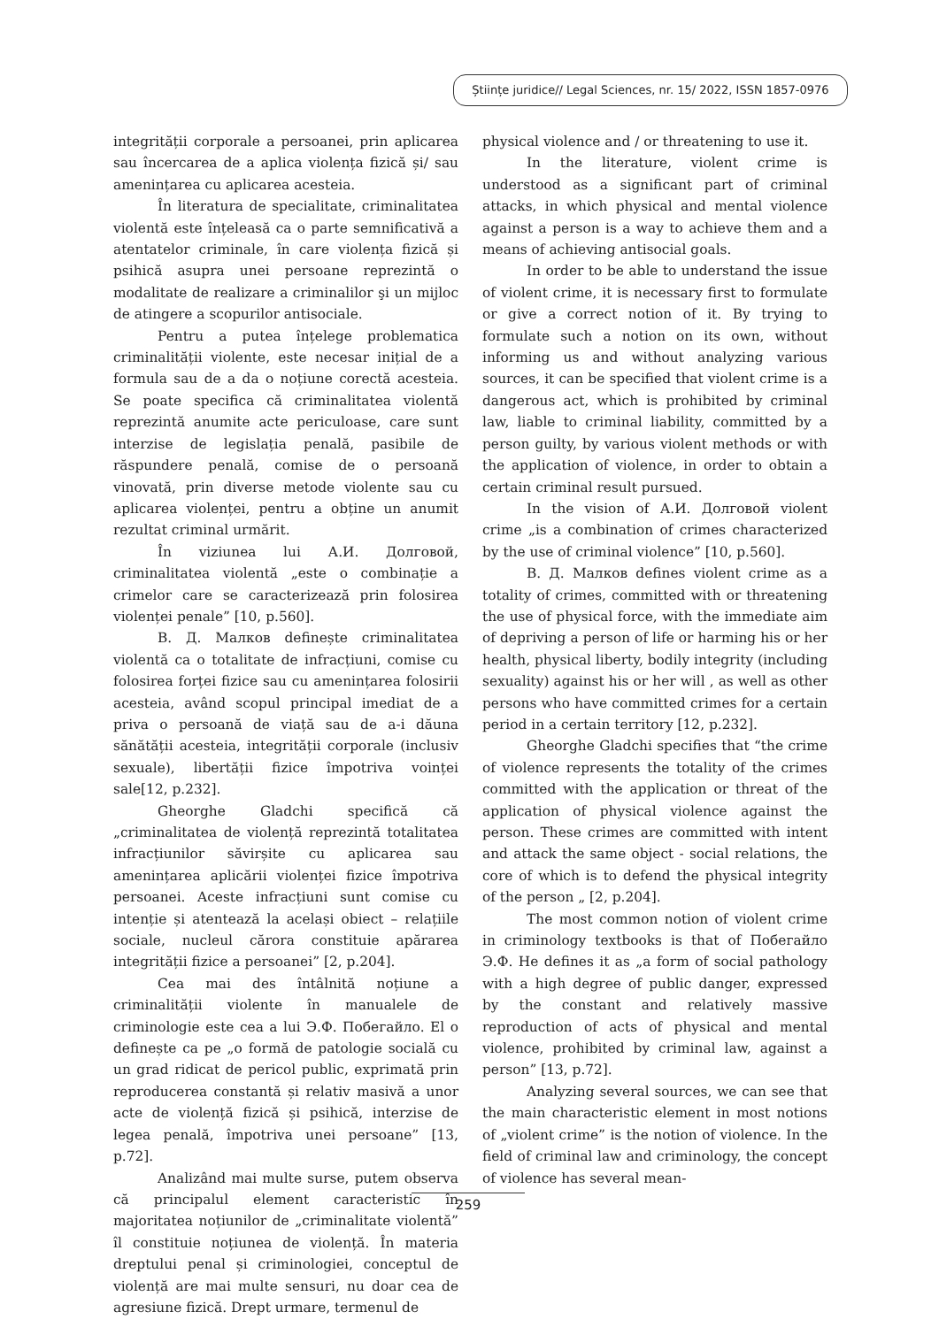Științe juridice// Legal Sciences, nr. 15/ 2022, ISSN 1857-0976
integrității corporale a persoanei, prin aplicarea sau încercarea de a aplica violența fizică și/ sau amenințarea cu aplicarea acesteia.
În literatura de specialitate, criminalitatea violentă este înțeleasă ca o parte semnificativă a atentatelor criminale, în care violența fizică și psihică asupra unei persoane reprezintă o modalitate de realizare a criminalilor şi un mijloc de atingere a scopurilor antisociale.
Pentru a putea înțelege problematica criminalității violente, este necesar inițial de a formula sau de a da o noțiune corectă acesteia. Se poate specifica că criminalitatea violentă reprezintă anumite acte periculoase, care sunt interzise de legislația penală, pasibile de răspundere penală, comise de o persoană vinovată, prin diverse metode violente sau cu aplicarea violenței, pentru a obține un anumit rezultat criminal urmărit.
În viziunea lui А.И. Долговой, criminalitatea violentă „este o combinație a crimelor care se caracterizează prin folosirea violenței penale” [10, p.560].
В. Д. Малков definește criminalitatea violentă ca o totalitate de infracțiuni, comise cu folosirea forței fizice sau cu amenințarea folosirii acesteia, având scopul principal imediat de a priva o persoană de viață sau de a-i dăuna sănătății acesteia, integrității corporale (inclusiv sexuale), libertății fizice împotriva voinței sale[12, p.232].
Gheorghe Gladchi specifică că „criminalitatea de violență reprezintă totalitatea infracțiunilor săvirșite cu aplicarea sau amenințarea aplicării violenței fizice împotriva persoanei. Aceste infracțiuni sunt comise cu intenție și atentează la același obiect – relațiile sociale, nucleul cărora constituie apărarea integrității fizice a persoanei” [2, p.204].
Cea mai des întâlnită noțiune a criminalității violente în manualele de criminologie este cea a lui Э.Ф. Побегайло. El o definește ca pe „o formă de patologie socială cu un grad ridicat de pericol public, exprimată prin reproducerea constantă și relativ masivă a unor acte de violență fizică și psihică, interzise de legea penală, împotriva unei persoane” [13, p.72].
Analizând mai multe surse, putem observa că principalul element caracteristic în majoritatea noțiunilor de „criminalitate violentă” îl constituie noțiunea de violență. În materia dreptului penal și criminologiei, conceptul de violență are mai multe sensuri, nu doar cea de agresiune fizică. Drept urmare, termenul de
physical violence and / or threatening to use it.
In the literature, violent crime is understood as a significant part of criminal attacks, in which physical and mental violence against a person is a way to achieve them and a means of achieving antisocial goals.
In order to be able to understand the issue of violent crime, it is necessary first to formulate or give a correct notion of it. By trying to formulate such a notion on its own, without informing us and without analyzing various sources, it can be specified that violent crime is a dangerous act, which is prohibited by criminal law, liable to criminal liability, committed by a person guilty, by various violent methods or with the application of violence, in order to obtain a certain criminal result pursued.
In the vision of А.И. Долговой violent crime „is a combination of crimes characterized by the use of criminal violence” [10, p.560].
В. Д. Малков defines violent crime as a totality of crimes, committed with or threatening the use of physical force, with the immediate aim of depriving a person of life or harming his or her health, physical liberty, bodily integrity (including sexuality) against his or her will , as well as other persons who have committed crimes for a certain period in a certain territory [12, p.232].
Gheorghe Gladchi specifies that “the crime of violence represents the totality of the crimes committed with the application or threat of the application of physical violence against the person. These crimes are committed with intent and attack the same object - social relations, the core of which is to defend the physical integrity of the person „ [2, p.204].
The most common notion of violent crime in criminology textbooks is that of Побегайло Э.Ф. He defines it as „a form of social pathology with a high degree of public danger, expressed by the constant and relatively massive reproduction of acts of physical and mental violence, prohibited by criminal law, against a person” [13, p.72].
Analyzing several sources, we can see that the main characteristic element in most notions of „violent crime” is the notion of violence. In the field of criminal law and criminology, the concept of violence has several mean-
259